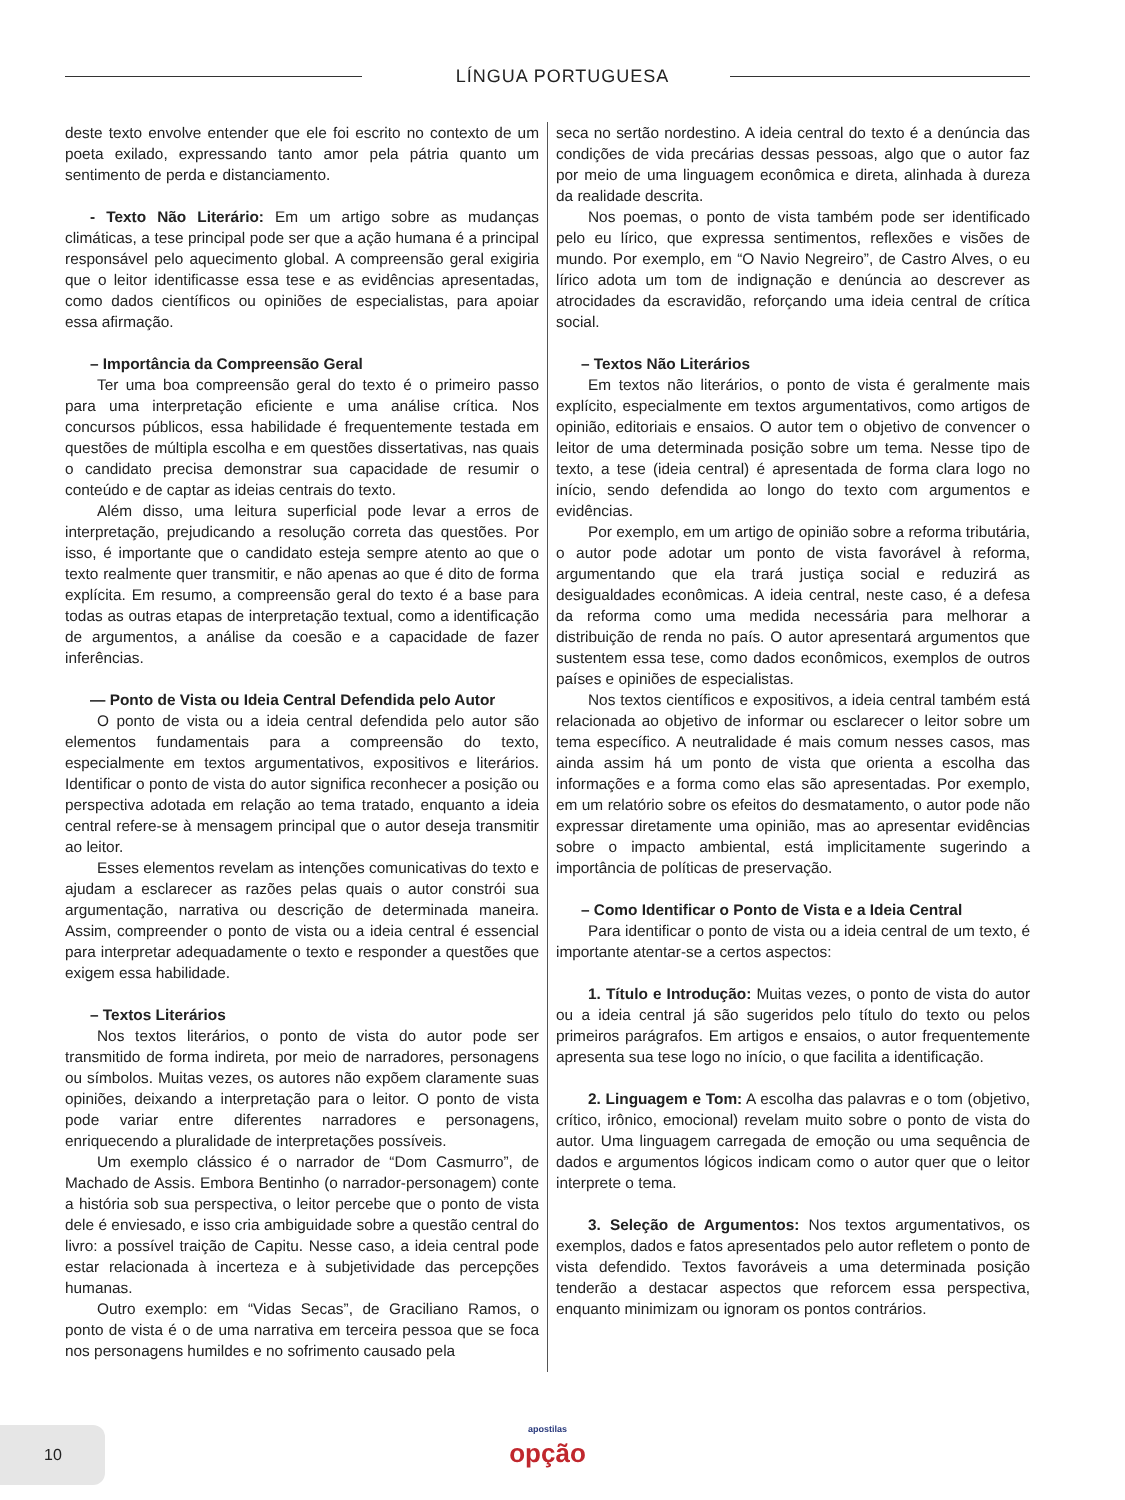LÍNGUA PORTUGUESA
deste texto envolve entender que ele foi escrito no contexto de um poeta exilado, expressando tanto amor pela pátria quanto um sentimento de perda e distanciamento.
- Texto Não Literário: Em um artigo sobre as mudanças climáticas, a tese principal pode ser que a ação humana é a principal responsável pelo aquecimento global. A compreensão geral exigiria que o leitor identificasse essa tese e as evidências apresentadas, como dados científicos ou opiniões de especialistas, para apoiar essa afirmação.
– Importância da Compreensão Geral
Ter uma boa compreensão geral do texto é o primeiro passo para uma interpretação eficiente e uma análise crítica. Nos concursos públicos, essa habilidade é frequentemente testada em questões de múltipla escolha e em questões dissertativas, nas quais o candidato precisa demonstrar sua capacidade de resumir o conteúdo e de captar as ideias centrais do texto.
Além disso, uma leitura superficial pode levar a erros de interpretação, prejudicando a resolução correta das questões. Por isso, é importante que o candidato esteja sempre atento ao que o texto realmente quer transmitir, e não apenas ao que é dito de forma explícita. Em resumo, a compreensão geral do texto é a base para todas as outras etapas de interpretação textual, como a identificação de argumentos, a análise da coesão e a capacidade de fazer inferências.
— Ponto de Vista ou Ideia Central Defendida pelo Autor
O ponto de vista ou a ideia central defendida pelo autor são elementos fundamentais para a compreensão do texto, especialmente em textos argumentativos, expositivos e literários. Identificar o ponto de vista do autor significa reconhecer a posição ou perspectiva adotada em relação ao tema tratado, enquanto a ideia central refere-se à mensagem principal que o autor deseja transmitir ao leitor.
Esses elementos revelam as intenções comunicativas do texto e ajudam a esclarecer as razões pelas quais o autor constrói sua argumentação, narrativa ou descrição de determinada maneira. Assim, compreender o ponto de vista ou a ideia central é essencial para interpretar adequadamente o texto e responder a questões que exigem essa habilidade.
– Textos Literários
Nos textos literários, o ponto de vista do autor pode ser transmitido de forma indireta, por meio de narradores, personagens ou símbolos. Muitas vezes, os autores não expõem claramente suas opiniões, deixando a interpretação para o leitor. O ponto de vista pode variar entre diferentes narradores e personagens, enriquecendo a pluralidade de interpretações possíveis.
Um exemplo clássico é o narrador de “Dom Casmurro”, de Machado de Assis. Embora Bentinho (o narrador-personagem) conte a história sob sua perspectiva, o leitor percebe que o ponto de vista dele é enviesado, e isso cria ambiguidade sobre a questão central do livro: a possível traição de Capitu. Nesse caso, a ideia central pode estar relacionada à incerteza e à subjetividade das percepções humanas.
Outro exemplo: em “Vidas Secas”, de Graciliano Ramos, o ponto de vista é o de uma narrativa em terceira pessoa que se foca nos personagens humildes e no sofrimento causado pela
seca no sertão nordestino. A ideia central do texto é a denúncia das condições de vida precárias dessas pessoas, algo que o autor faz por meio de uma linguagem econômica e direta, alinhada à dureza da realidade descrita.
Nos poemas, o ponto de vista também pode ser identificado pelo eu lírico, que expressa sentimentos, reflexões e visões de mundo. Por exemplo, em “O Navio Negreiro”, de Castro Alves, o eu lírico adota um tom de indignação e denúncia ao descrever as atrocidades da escravidão, reforçando uma ideia central de crítica social.
– Textos Não Literários
Em textos não literários, o ponto de vista é geralmente mais explícito, especialmente em textos argumentativos, como artigos de opinião, editoriais e ensaios. O autor tem o objetivo de convencer o leitor de uma determinada posição sobre um tema. Nesse tipo de texto, a tese (ideia central) é apresentada de forma clara logo no início, sendo defendida ao longo do texto com argumentos e evidências.
Por exemplo, em um artigo de opinião sobre a reforma tributária, o autor pode adotar um ponto de vista favorável à reforma, argumentando que ela trará justiça social e reduzirá as desigualdades econômicas. A ideia central, neste caso, é a defesa da reforma como uma medida necessária para melhorar a distribuição de renda no país. O autor apresentará argumentos que sustentem essa tese, como dados econômicos, exemplos de outros países e opiniões de especialistas.
Nos textos científicos e expositivos, a ideia central também está relacionada ao objetivo de informar ou esclarecer o leitor sobre um tema específico. A neutralidade é mais comum nesses casos, mas ainda assim há um ponto de vista que orienta a escolha das informações e a forma como elas são apresentadas. Por exemplo, em um relatório sobre os efeitos do desmatamento, o autor pode não expressar diretamente uma opinião, mas ao apresentar evidências sobre o impacto ambiental, está implicitamente sugerindo a importância de políticas de preservação.
– Como Identificar o Ponto de Vista e a Ideia Central
Para identificar o ponto de vista ou a ideia central de um texto, é importante atentar-se a certos aspectos:
1. Título e Introdução: Muitas vezes, o ponto de vista do autor ou a ideia central já são sugeridos pelo título do texto ou pelos primeiros parágrafos. Em artigos e ensaios, o autor frequentemente apresenta sua tese logo no início, o que facilita a identificação.
2. Linguagem e Tom: A escolha das palavras e o tom (objetivo, crítico, irônico, emocional) revelam muito sobre o ponto de vista do autor. Uma linguagem carregada de emoção ou uma sequência de dados e argumentos lógicos indicam como o autor quer que o leitor interprete o tema.
3. Seleção de Argumentos: Nos textos argumentativos, os exemplos, dados e fatos apresentados pelo autor refletem o ponto de vista defendido. Textos favoráveis a uma determinada posição tenderão a destacar aspectos que reforcem essa perspectiva, enquanto minimizam ou ignoram os pontos contrários.
10
apostilas
opção